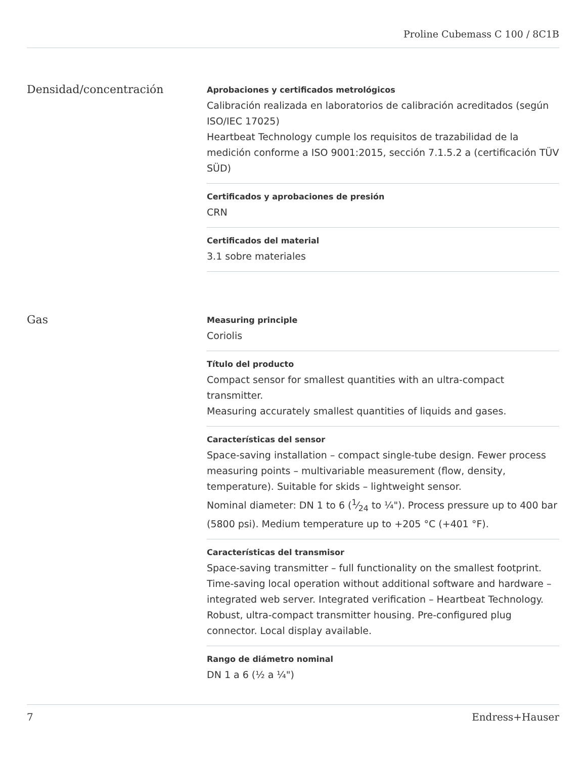Proline Cubemass C 100 / 8C1B
Densidad/concentración
Aprobaciones y certificados metrológicos
Calibración realizada en laboratorios de calibración acreditados (según ISO/IEC 17025)
Heartbeat Technology cumple los requisitos de trazabilidad de la medición conforme a ISO 9001:2015, sección 7.1.5.2 a (certificación TÜV SÜD)
Certificados y aprobaciones de presión
CRN
Certificados del material
3.1 sobre materiales
Gas
Measuring principle
Coriolis
Título del producto
Compact sensor for smallest quantities with an ultra-compact transmitter.
Measuring accurately smallest quantities of liquids and gases.
Características del sensor
Space-saving installation – compact single-tube design. Fewer process measuring points – multivariable measurement (flow, density, temperature). Suitable for skids – lightweight sensor.
Nominal diameter: DN 1 to 6 (1⁄24 to ¼"). Process pressure up to 400 bar (5800 psi). Medium temperature up to +205 °C (+401 °F).
Características del transmisor
Space‐saving transmitter – full functionality on the smallest footprint. Time‐saving local operation without additional software and hardware – integrated web server. Integrated verification – Heartbeat Technology. Robust, ultra-compact transmitter housing. Pre‐configured plug connector. Local display available.
Rango de diámetro nominal
DN 1 a 6 (½ a ¼")
7 Endress+Hauser